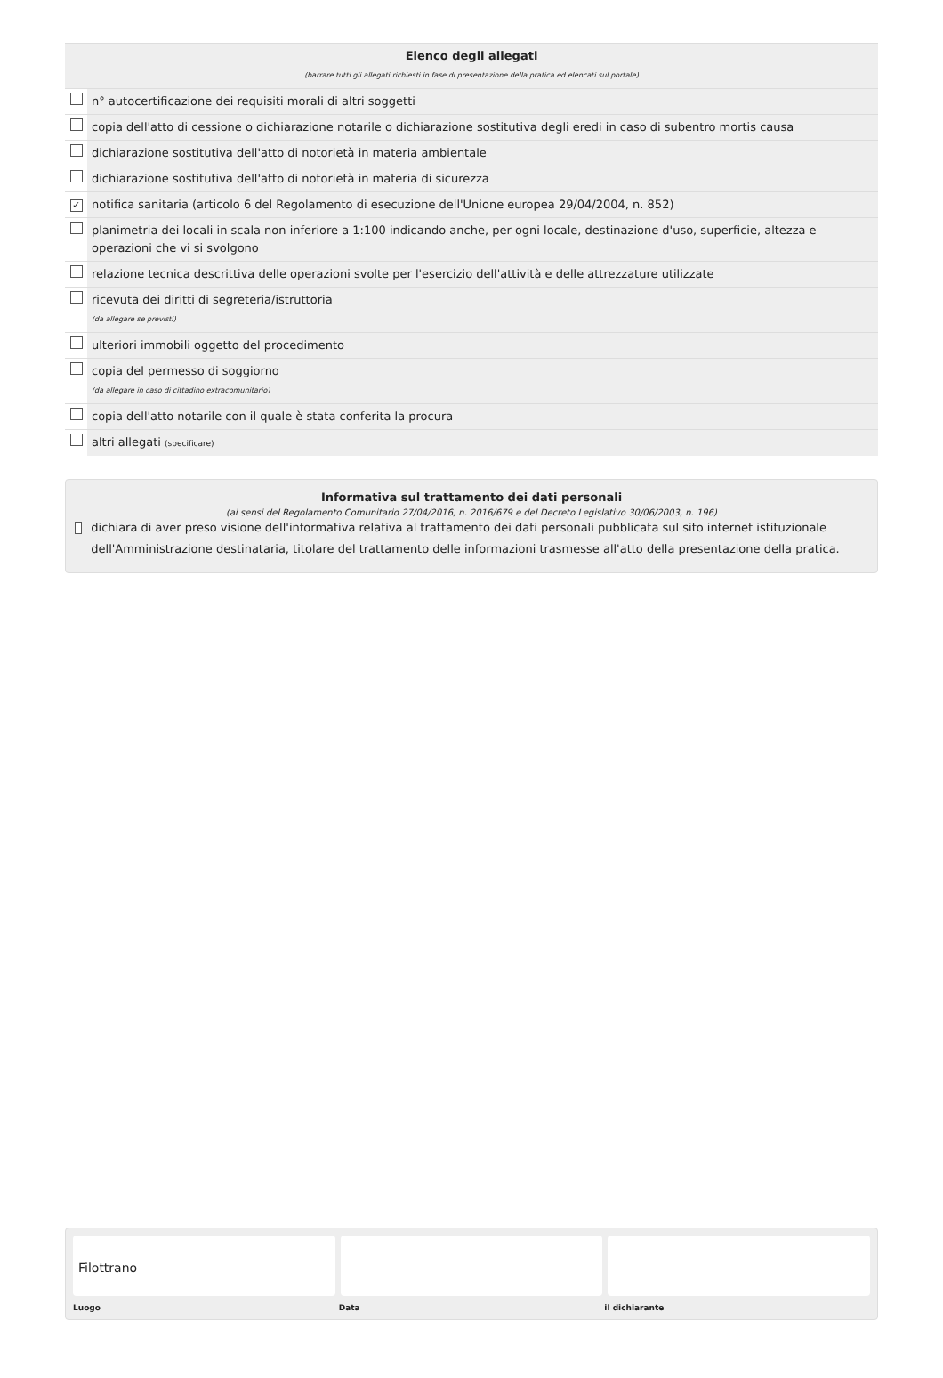| Elenco degli allegati (barrare tutti gli allegati richiesti in fase di presentazione della pratica ed elencati sul portale) | |
| | n° autocertificazione dei requisiti morali di altri soggetti |
| | copia dell'atto di cessione o dichiarazione notarile o dichiarazione sostitutiva degli eredi in caso di subentro mortis causa |
| | dichiarazione sostitutiva dell'atto di notorietà in materia ambientale |
| | dichiarazione sostitutiva dell'atto di notorietà in materia di sicurezza |
| ✓ | notifica sanitaria (articolo 6 del Regolamento di esecuzione dell'Unione europea 29/04/2004, n. 852) |
| | planimetria dei locali in scala non inferiore a 1:100 indicando anche, per ogni locale, destinazione d'uso, superficie, altezza e operazioni che vi si svolgono |
| | relazione tecnica descrittiva delle operazioni svolte per l'esercizio dell'attività e delle attrezzature utilizzate |
| | ricevuta dei diritti di segreteria/istruttoria (da allegare se previsti) |
| | ulteriori immobili oggetto del procedimento |
| | copia del permesso di soggiorno (da allegare in caso di cittadino extracomunitario) |
| | copia dell'atto notarile con il quale è stata conferita la procura |
| | altri allegati (specificare) |
Informativa sul trattamento dei dati personali
(ai sensi del Regolamento Comunitario 27/04/2016, n. 2016/679 e del Decreto Legislativo 30/06/2003, n. 196)
dichiara di aver preso visione dell'informativa relativa al trattamento dei dati personali pubblicata sul sito internet istituzionale dell'Amministrazione destinataria, titolare del trattamento delle informazioni trasmesse all'atto della presentazione della pratica.
Filottrano
Luogo Data il dichiarante